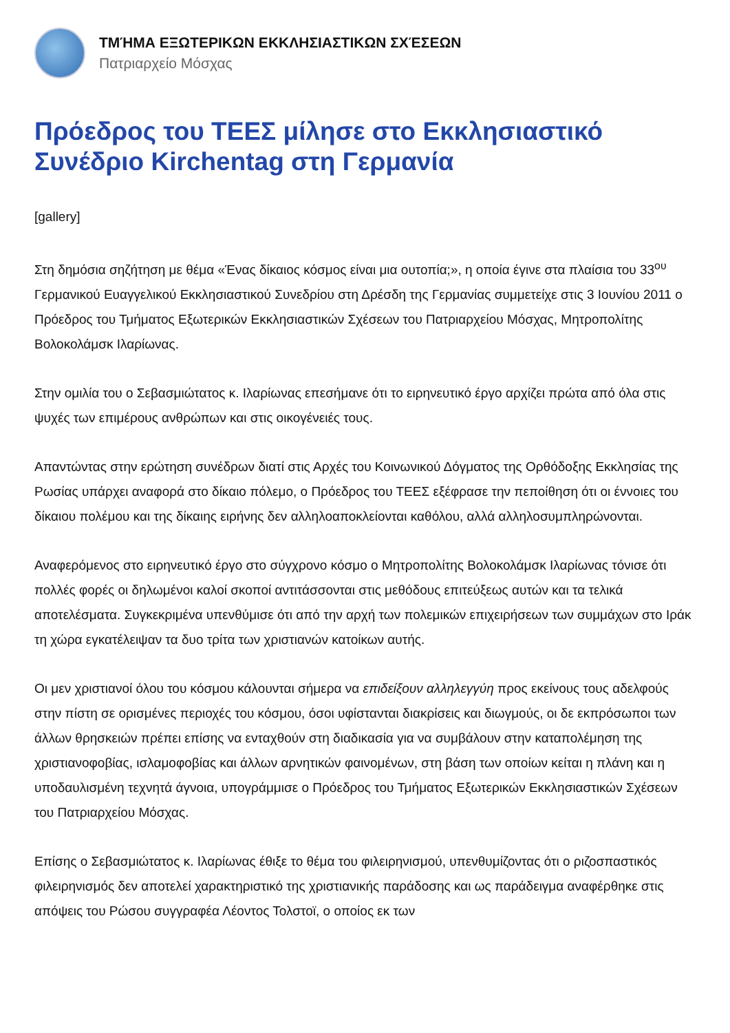ΤΜΉΜΑ ΕΞΩΤΕΡΙΚΩΝ ΕΚΚΛΗΣΙΑΣΤΙΚΩΝ ΣΧΈΣΕΩΝ
Πατριαρχείο Μόσχας
Πρόεδρος του ΤΕΕΣ μίλησε στο Εκκλησιαστικό Συνέδριο Kirchentag στη Γερμανία
[gallery]
Στη δημόσια σηζήτηση με θέμα «Ένας δίκαιος κόσμος είναι μια ουτοπία;», η οποία έγινε στα πλαίσια του 33<sup>ου</sup> Γερμανικού Ευαγγελικού Εκκλησιαστικού Συνεδρίου στη Δρέσδη της Γερμανίας συμμετείχε στις 3 Ιουνίου 2011 ο Πρόεδρος του Τμήματος Εξωτερικών Εκκλησιαστικών Σχέσεων του Πατριαρχείου Μόσχας, Μητροπολίτης Βολοκολάμσκ Ιλαρίωνας.
Στην ομιλία του ο Σεβασμιώτατος κ. Ιλαρίωνας επεσήμανε ότι το ειρηνευτικό έργο αρχίζει πρώτα από όλα στις ψυχές των επιμέρους ανθρώπων και στις οικογένειές τους.
Απαντώντας στην ερώτηση συνέδρων διατί στις Αρχές του Κοινωνικού Δόγματος της Ορθόδοξης Εκκλησίας της Ρωσίας υπάρχει αναφορά στο δίκαιο πόλεμο, ο Πρόεδρος του ΤΕΕΣ εξέφρασε την πεποίθηση ότι οι έννοιες του δίκαιου πολέμου και της δίκαιης ειρήνης δεν αλληλοαποκλείονται καθόλου, αλλά αλληλοσυμπληρώνονται.
Αναφερόμενος στο ειρηνευτικό έργο στο σύγχρονο κόσμο ο Μητροπολίτης Βολοκολάμσκ Ιλαρίωνας τόνισε ότι πολλές φορές οι δηλωμένοι καλοί σκοποί αντιτάσσονται στις μεθόδους επιτεύξεως αυτών και τα τελικά αποτελέσματα. Συγκεκριμένα υπενθύμισε ότι από την αρχή των πολεμικών επιχειρήσεων των συμμάχων στο Ιράκ τη χώρα εγκατέλειψαν τα δυο τρίτα των χριστιανών κατοίκων αυτής.
Οι μεν χριστιανοί όλου του κόσμου κάλουνται σήμερα να επιδείξουν αλληλεγγύη προς εκείνους τους αδελφούς στην πίστη σε ορισμένες περιοχές του κόσμου, όσοι υφίστανται διακρίσεις και διωγμούς, οι δε εκπρόσωποι των άλλων θρησκειών πρέπει επίσης να ενταχθούν στη διαδικασία για να συμβάλουν στην καταπολέμηση της χριστιανοφοβίας, ισλαμοφοβίας και άλλων αρνητικών φαινομένων, στη βάση των οποίων κείται η πλάνη και η υποδαυλισμένη τεχνητά άγνοια, υπογράμμισε ο Πρόεδρος του Τμήματος Εξωτερικών Εκκλησιαστικών Σχέσεων του Πατριαρχείου Μόσχας.
Επίσης ο Σεβασμιώτατος κ. Ιλαρίωνας έθιξε το θέμα του φιλειρηνισμού, υπενθυμίζοντας ότι ο ριζοσπαστικός φιλειρηνισμός δεν αποτελεί χαρακτηριστικό της χριστιανικής παράδοσης και ως παράδειγμα αναφέρθηκε στις απόψεις του Ρώσου συγγραφέα Λέοντος Τολστοϊ, ο οποίος εκ των